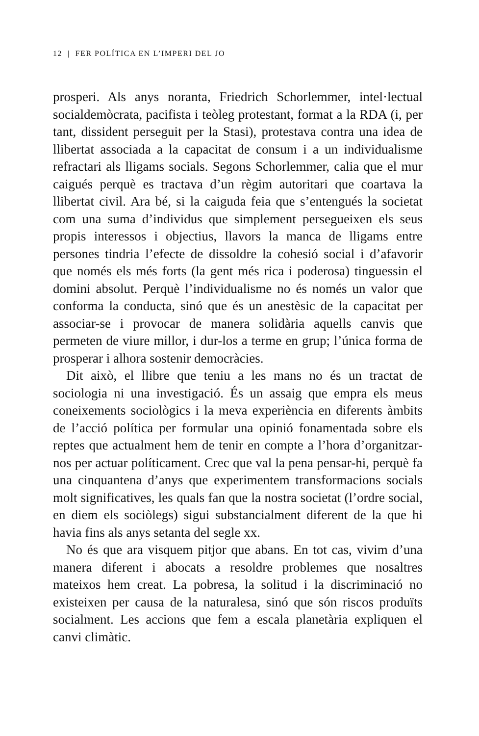12 | FER POLÍTICA EN L’IMPERI DEL JO
prosperi. Als anys noranta, Friedrich Schorlemmer, intel·lectual socialdemòcrata, pacifista i teòleg protestant, format a la RDA (i, per tant, dissident perseguit per la Stasi), protestava contra una idea de llibertat associada a la capacitat de consum i a un individualisme refractari als lligams socials. Segons Schorlemmer, calia que el mur caigués perquè es tractava d’un règim autoritari que coartava la llibertat civil. Ara bé, si la caiguda feia que s’entengués la societat com una suma d’individus que simplement persegueixen els seus propis interessos i objectius, llavors la manca de lligams entre persones tindria l’efecte de dissoldre la cohesió social i d’afavorir que només els més forts (la gent més rica i poderosa) tinguessin el domini absolut. Perquè l’individualisme no és només un valor que conforma la conducta, sinó que és un anestèsic de la capacitat per associar-se i provocar de manera solidària aquells canvis que permeten de viure millor, i dur-los a terme en grup; l’única forma de prosperar i alhora sostenir democràcies.
Dit això, el llibre que teniu a les mans no és un tractat de sociologia ni una investigació. És un assaig que empra els meus coneixements sociològics i la meva experiència en diferents àmbits de l’acció política per formular una opinió fonamentada sobre els reptes que actualment hem de tenir en compte a l’hora d’organitzar-nos per actuar políticament. Crec que val la pena pensar-hi, perquè fa una cinquantena d’anys que experimentem transformacions socials molt significatives, les quals fan que la nostra societat (l’ordre social, en diem els sociòlegs) sigui substancialment diferent de la que hi havia fins als anys setanta del segle xx.
No és que ara visquem pitjor que abans. En tot cas, vivim d’una manera diferent i abocats a resoldre problemes que nosaltres mateixos hem creat. La pobresa, la solitud i la discriminació no existeixen per causa de la naturalesa, sinó que són riscos produïts socialment. Les accions que fem a escala planetària expliquen el canvi climàtic.